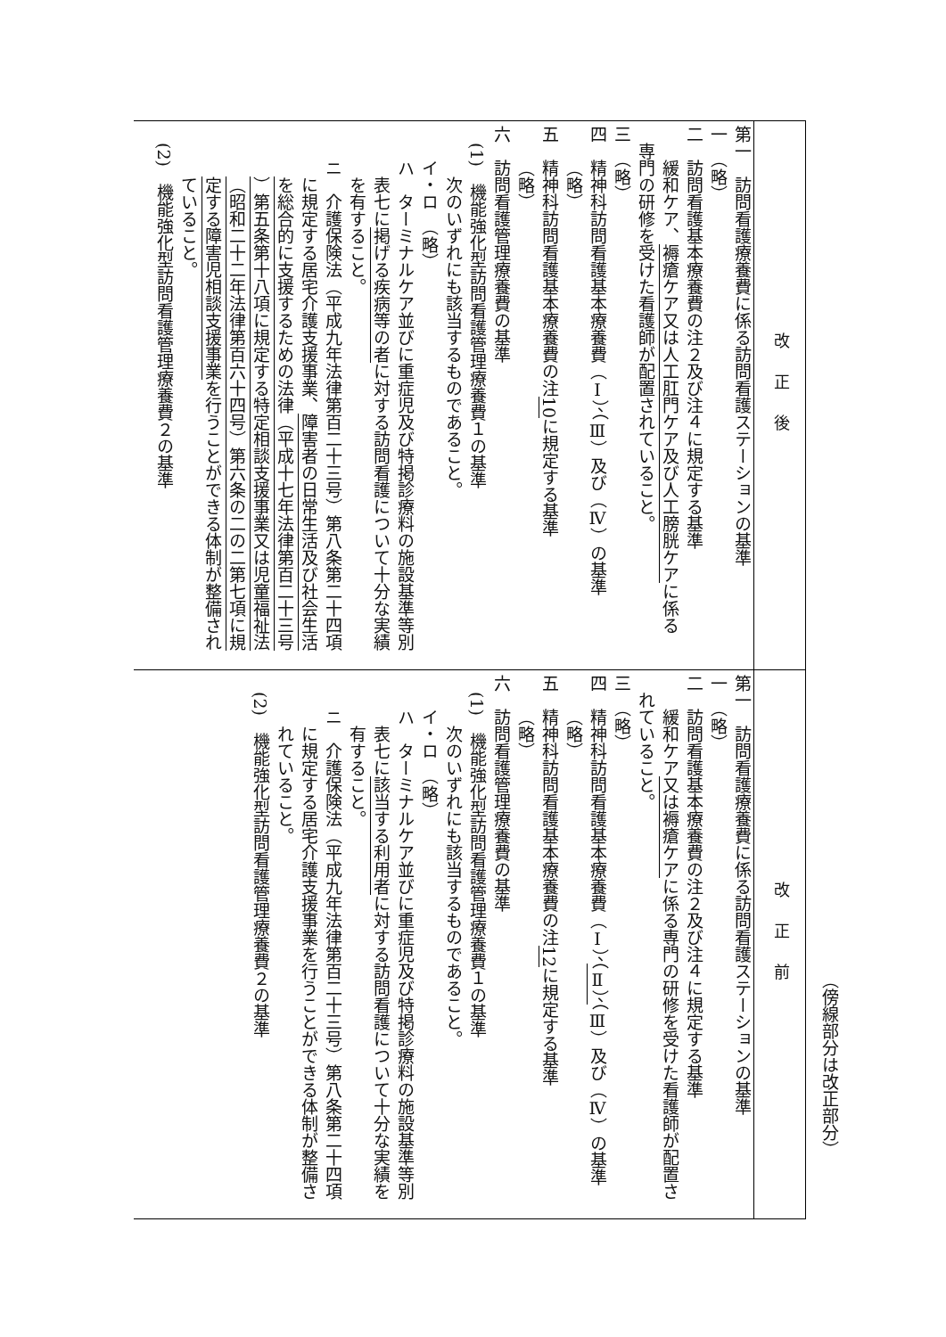（傍線部分は改正部分）
| 改正後 | 第一 訪問看護療養費に係る訪問看護ステーションの基準 一 （略） 二 訪問看護基本療養費の注２及び注４に規定する基準 緩和ケア、 褥瘡ケア又は人工肛門ケア及び人工膀胱ケア に係る 専門の研修を受けた看護師が配置されていること。 三 （略） 四 精神科訪問看護基本療養費（Ⅰ）、（Ⅲ）及び（Ⅳ）の基準 （略） 五 精神科訪問看護基本療養費の注 10 に規定する基準 （略） 六 訪問看護管理療養費の基準 (1) 機能強化型訪問看護管理療養費１の基準 次のいずれにも該当するものであること。 イ・ロ （略） ハ ターミナルケア並びに重症児及び特掲診療料の施設基準等別 表七に 掲げる疾病等の者 に対する訪問看護について十分な実績 を有すること。 ニ 介護保険法（平成九年法律第百二十三号）第八条第二十四項 に規定する居宅介護支援事業、 障害者の日常生活及び社会生活 を総合的に支援するための法律（平成十七年法律第百二十三号 ）第五条第十八項に規定する特定相談支援事業又は児童福祉法 （昭和二十二年法律第百六十四号）第六条の二の二第七項に規 定する障害児相談支援事業 を行うことができる体制が整備され ていること。 (2) 機能強化型訪問看護管理療養費２の基準 |
| 改正前 | 第一 訪問看護療養費に係る訪問看護ステーションの基準 一 （略） 二 訪問看護基本療養費の注２及び注４に規定する基準 緩和ケア 又は褥瘡ケア に係る専門の研修を受けた看護師が配置さ れていること。 三 （略） 四 精神科訪問看護基本療養費（Ⅰ）、 （Ⅱ）、 （Ⅲ）及び（Ⅳ）の基準 （略） 五 精神科訪問看護基本療養費の注 12 に規定する基準 （略） 六 訪問看護管理療養費の基準 (1) 機能強化型訪問看護管理療養費１の基準 次のいずれにも該当するものであること。 イ・ロ （略） ハ ターミナルケア並びに重症児及び特掲診療料の施設基準等別 表七に 該当する利用者 に対する訪問看護について十分な実績を 有すること。 ニ 介護保険法（平成九年法律第百二十三号）第八条第二十四項 に規定する居宅介護支援事業を行うことができる体制が整備さ れていること。 (2) 機能強化型訪問看護管理療養費２の基準 |